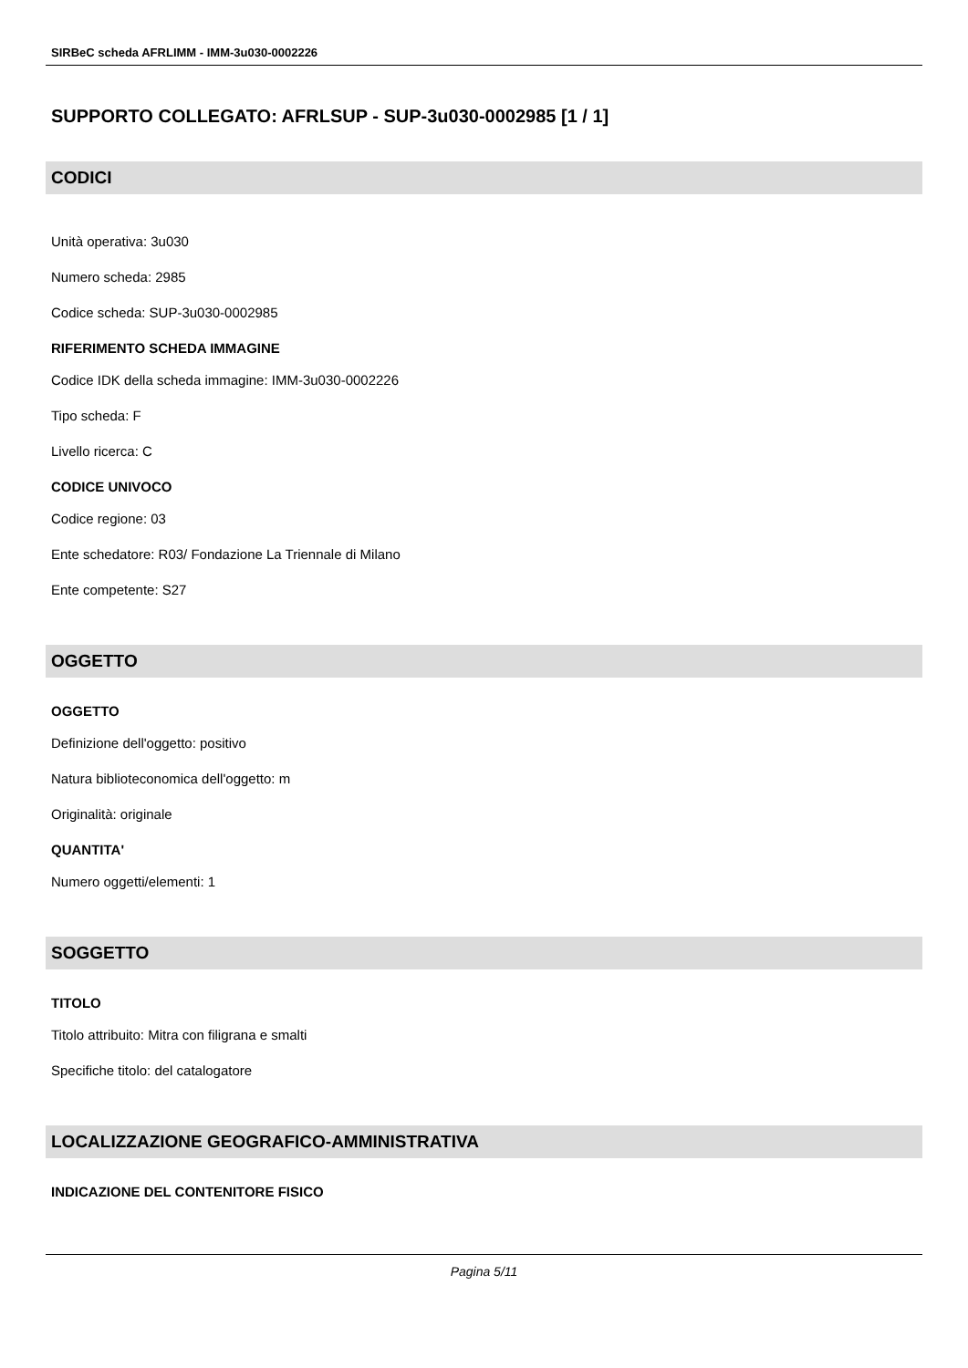SIRBeC scheda AFRLIMM - IMM-3u030-0002226
SUPPORTO COLLEGATO: AFRLSUP - SUP-3u030-0002985 [1 / 1]
CODICI
Unità operativa: 3u030
Numero scheda: 2985
Codice scheda: SUP-3u030-0002985
RIFERIMENTO SCHEDA IMMAGINE
Codice IDK della scheda immagine: IMM-3u030-0002226
Tipo scheda: F
Livello ricerca: C
CODICE UNIVOCO
Codice regione: 03
Ente schedatore: R03/ Fondazione La Triennale di Milano
Ente competente: S27
OGGETTO
OGGETTO
Definizione dell'oggetto: positivo
Natura biblioteconomica dell'oggetto: m
Originalità: originale
QUANTITA'
Numero oggetti/elementi: 1
SOGGETTO
TITOLO
Titolo attribuito: Mitra con filigrana e smalti
Specifiche titolo: del catalogatore
LOCALIZZAZIONE GEOGRAFICO-AMMINISTRATIVA
INDICAZIONE DEL CONTENITORE FISICO
Pagina 5/11